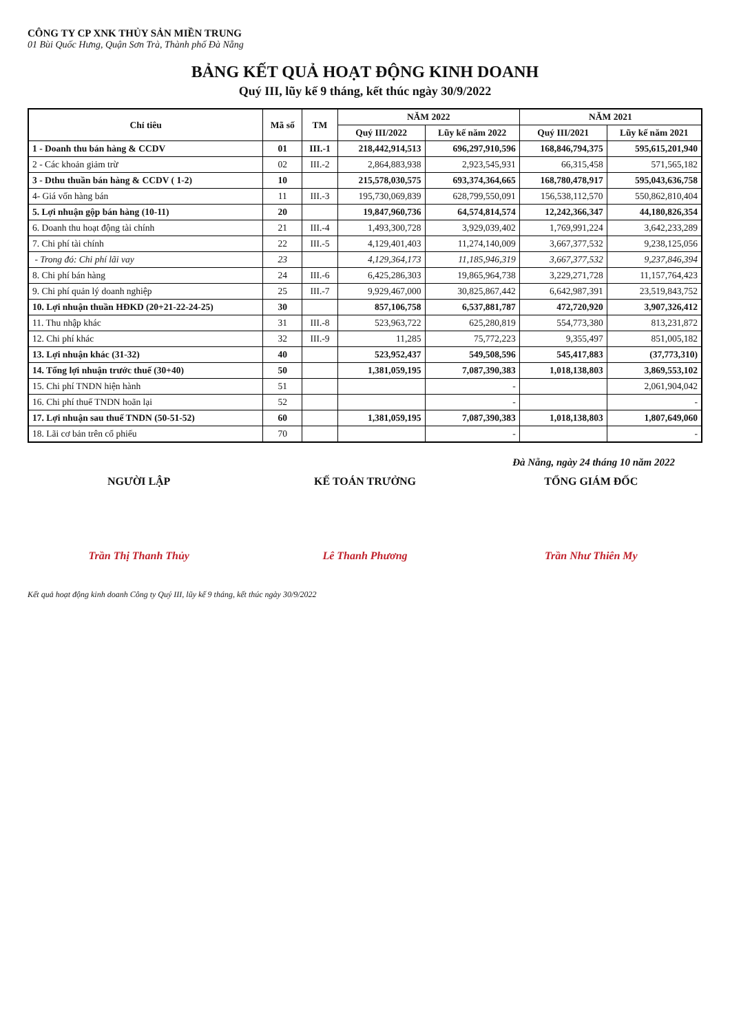CÔNG TY CP XNK THỦY SẢN MIỀN TRUNG
01 Bùi Quốc Hưng, Quận Sơn Trà, Thành phố Đà Nẵng
BẢNG KẾT QUẢ HOẠT ĐỘNG KINH DOANH
Quý III, lũy kế 9 tháng, kết thúc ngày 30/9/2022
| Chỉ tiêu | Mã số | TM | NĂM 2022 | | NĂM 2021 | |
| --- | --- | --- | --- | --- | --- | --- |
| | | | Quý III/2022 | Lũy kế năm 2022 | Quý III/2021 | Lũy kế năm 2021 |
| 1 - Doanh thu bán hàng & CCDV | 01 | III.-1 | 218,442,914,513 | 696,297,910,596 | 168,846,794,375 | 595,615,201,940 |
| 2 - Các khoản giảm trừ | 02 | III.-2 | 2,864,883,938 | 2,923,545,931 | 66,315,458 | 571,565,182 |
| 3 - Dthu thuần bán hàng & CCDV ( 1-2) | 10 | | 215,578,030,575 | 693,374,364,665 | 168,780,478,917 | 595,043,636,758 |
| 4- Giá vốn hàng bán | 11 | III.-3 | 195,730,069,839 | 628,799,550,091 | 156,538,112,570 | 550,862,810,404 |
| 5. Lợi nhuận gộp bán hàng (10-11) | 20 | | 19,847,960,736 | 64,574,814,574 | 12,242,366,347 | 44,180,826,354 |
| 6. Doanh thu hoạt động tài chính | 21 | III.-4 | 1,493,300,728 | 3,929,039,402 | 1,769,991,224 | 3,642,233,289 |
| 7. Chi phí tài chính | 22 | III.-5 | 4,129,401,403 | 11,274,140,009 | 3,667,377,532 | 9,238,125,056 |
| - Trong đó: Chi phí lãi vay | 23 | | 4,129,364,173 | 11,185,946,319 | 3,667,377,532 | 9,237,846,394 |
| 8. Chi phí bán hàng | 24 | III.-6 | 6,425,286,303 | 19,865,964,738 | 3,229,271,728 | 11,157,764,423 |
| 9. Chi phí quản lý doanh nghiệp | 25 | III.-7 | 9,929,467,000 | 30,825,867,442 | 6,642,987,391 | 23,519,843,752 |
| 10. Lợi nhuận thuần HĐKD (20+21-22-24-25) | 30 | | 857,106,758 | 6,537,881,787 | 472,720,920 | 3,907,326,412 |
| 11. Thu nhập khác | 31 | III.-8 | 523,963,722 | 625,280,819 | 554,773,380 | 813,231,872 |
| 12. Chi phí khác | 32 | III.-9 | 11,285 | 75,772,223 | 9,355,497 | 851,005,182 |
| 13. Lợi nhuận khác (31-32) | 40 | | 523,952,437 | 549,508,596 | 545,417,883 | (37,773,310) |
| 14. Tổng lợi nhuận trước thuế (30+40) | 50 | | 1,381,059,195 | 7,087,390,383 | 1,018,138,803 | 3,869,553,102 |
| 15. Chi phí TNDN hiện hành | 51 | | | - | | 2,061,904,042 |
| 16. Chi phí thuế TNDN hoãn lại | 52 | | | - | | - |
| 17. Lợi nhuận sau thuế TNDN (50-51-52) | 60 | | 1,381,059,195 | 7,087,390,383 | 1,018,138,803 | 1,807,649,060 |
| 18. Lãi cơ bản trên cổ phiếu | 70 | | | - | | - |
Đà Nẵng, ngày 24 tháng 10 năm 2022
NGƯỜI LẬP
Trần Thị Thanh Thủy
KẾ TOÁN TRƯỞNG
Lê Thanh Phương
TỔNG GIÁM ĐỐC
Trần Như Thiên My
Kết quả hoạt động kinh doanh Công ty Quý III, lũy kế 9 tháng, kết thúc ngày 30/9/2022